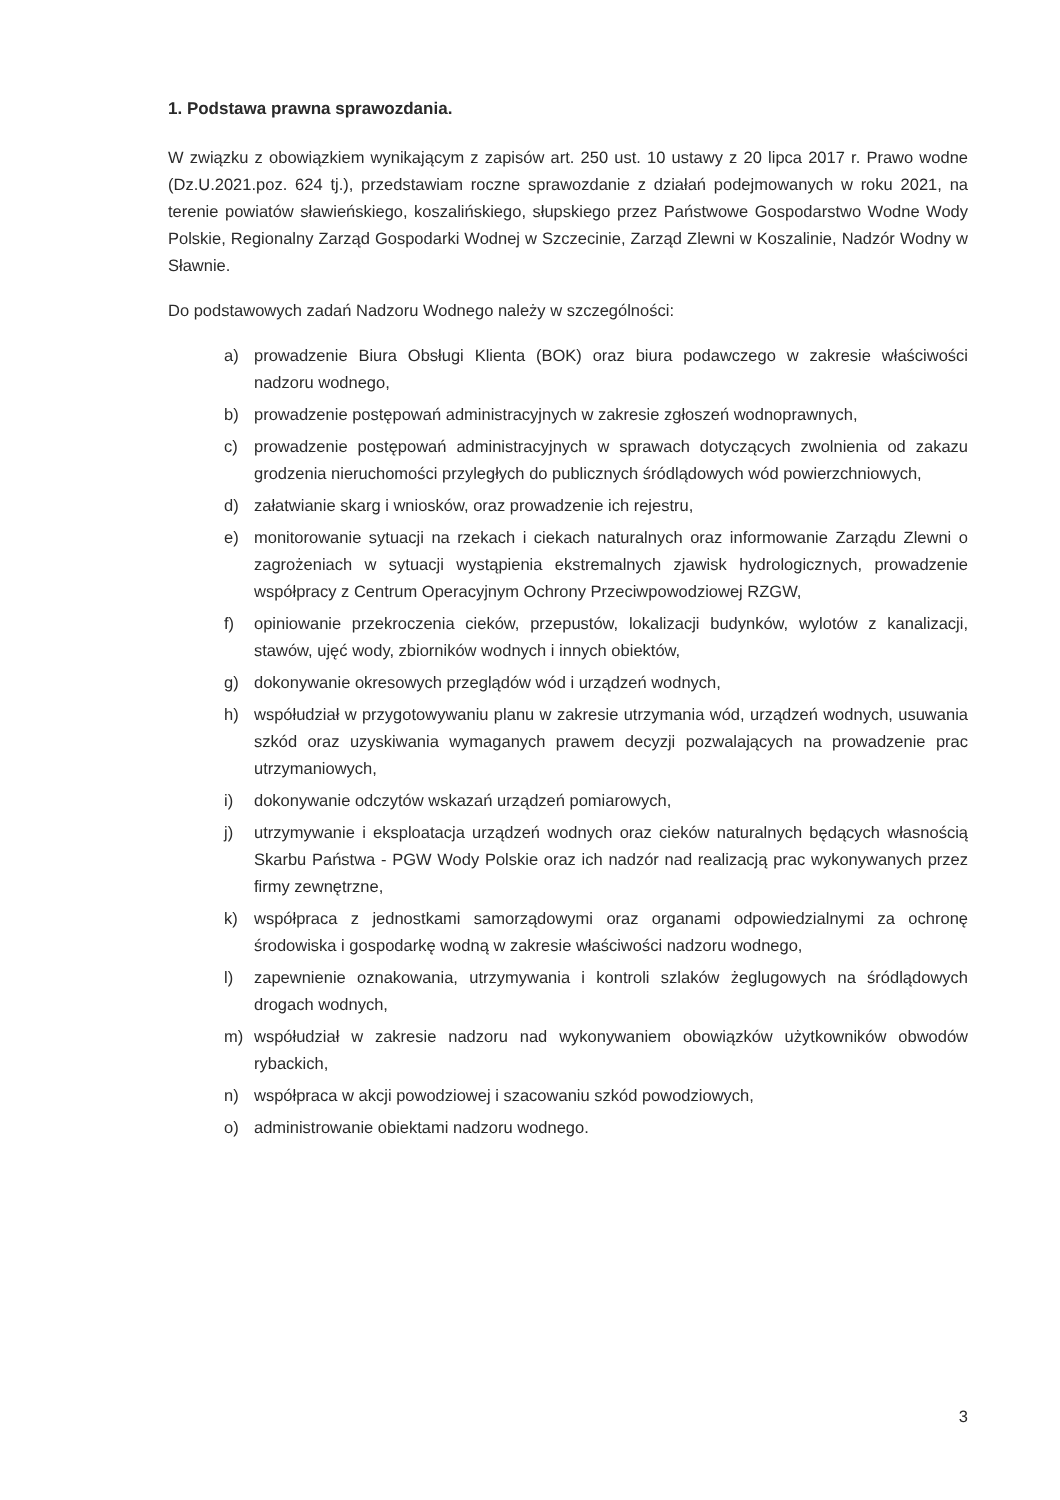1. Podstawa prawna sprawozdania.
W związku z obowiązkiem wynikającym z zapisów art. 250 ust. 10 ustawy z 20 lipca 2017 r. Prawo wodne (Dz.U.2021.poz. 624 tj.), przedstawiam roczne sprawozdanie z działań podejmowanych w roku 2021, na terenie powiatów sławieńskiego, koszalińskiego, słupskiego przez Państwowe Gospodarstwo Wodne Wody Polskie, Regionalny Zarząd Gospodarki Wodnej w Szczecinie, Zarząd Zlewni w Koszalinie, Nadzór Wodny w Sławnie.
Do podstawowych zadań Nadzoru Wodnego należy w szczególności:
a) prowadzenie Biura Obsługi Klienta (BOK) oraz biura podawczego w zakresie właściwości nadzoru wodnego,
b) prowadzenie postępowań administracyjnych w zakresie zgłoszeń wodnoprawnych,
c) prowadzenie postępowań administracyjnych w sprawach dotyczących zwolnienia od zakazu grodzenia nieruchomości przyległych do publicznych śródlądowych wód powierzchniowych,
d) załatwianie skarg i wniosków, oraz prowadzenie ich rejestru,
e) monitorowanie sytuacji na rzekach i ciekach naturalnych oraz informowanie Zarządu Zlewni o zagrożeniach w sytuacji wystąpienia ekstremalnych zjawisk hydrologicznych, prowadzenie współpracy z Centrum Operacyjnym Ochrony Przeciwpowodziowej RZGW,
f) opiniowanie przekroczenia cieków, przepustów, lokalizacji budynków, wylotów z kanalizacji, stawów, ujęć wody, zbiorników wodnych i innych obiektów,
g) dokonywanie okresowych przeglądów wód i urządzeń wodnych,
h) współudział w przygotowywaniu planu w zakresie utrzymania wód, urządzeń wodnych, usuwania szkód oraz uzyskiwania wymaganych prawem decyzji pozwalających na prowadzenie prac utrzymaniowych,
i) dokonywanie odczytów wskazań urządzeń pomiarowych,
j) utrzymywanie i eksploatacja urządzeń wodnych oraz cieków naturalnych będących własnością Skarbu Państwa - PGW Wody Polskie oraz ich nadzór nad realizacją prac wykonywanych przez firmy zewnętrzne,
k) współpraca z jednostkami samorządowymi oraz organami odpowiedzialnymi za ochronę środowiska i gospodarkę wodną w zakresie właściwości nadzoru wodnego,
l) zapewnienie oznakowania, utrzymywania i kontroli szlaków żeglugowych na śródlądowych drogach wodnych,
m) współudział w zakresie nadzoru nad wykonywaniem obowiązków użytkowników obwodów rybackich,
n) współpraca w akcji powodziowej i szacowaniu szkód powodziowych,
o) administrowanie obiektami nadzoru wodnego.
3